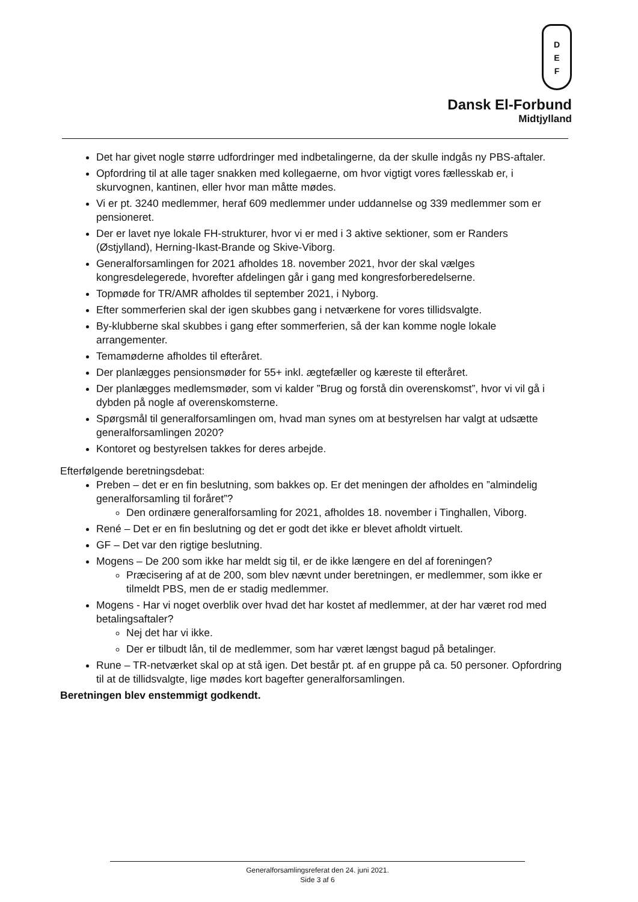D
E
F
Dansk El-Forbund
Midtjylland
Det har givet nogle større udfordringer med indbetalingerne, da der skulle indgås ny PBS-aftaler.
Opfordring til at alle tager snakken med kollegaerne, om hvor vigtigt vores fællesskab er, i skurvognen, kantinen, eller hvor man måtte mødes.
Vi er pt. 3240 medlemmer, heraf 609 medlemmer under uddannelse og 339 medlemmer som er pensioneret.
Der er lavet nye lokale FH-strukturer, hvor vi er med i 3 aktive sektioner, som er Randers (Østjylland), Herning-Ikast-Brande og Skive-Viborg.
Generalforsamlingen for 2021 afholdes 18. november 2021, hvor der skal vælges kongresdelegerede, hvorefter afdelingen går i gang med kongresforberedelserne.
Topmøde for TR/AMR afholdes til september 2021, i Nyborg.
Efter sommerferien skal der igen skubbes gang i netværkene for vores tillidsvalgte.
By-klubberne skal skubbes i gang efter sommerferien, så der kan komme nogle lokale arrangementer.
Temamøderne afholdes til efteråret.
Der planlægges pensionsmøder for 55+ inkl. ægtefæller og kæreste til efteråret.
Der planlægges medlemsmøder, som vi kalder ”Brug og forstå din overenskomst”, hvor vi vil gå i dybden på nogle af overenskomsterne.
Spørgsmål til generalforsamlingen om, hvad man synes om at bestyrelsen har valgt at udsætte generalforsamlingen 2020?
Kontoret og bestyrelsen takkes for deres arbejde.
Efterfølgende beretningsdebat:
Preben – det er en fin beslutning, som bakkes op. Er det meningen der afholdes en ”almindelig generalforsamling til foråret”?
Den ordinære generalforsamling for 2021, afholdes 18. november i Tinghallen, Viborg.
René – Det er en fin beslutning og det er godt det ikke er blevet afholdt virtuelt.
GF – Det var den rigtige beslutning.
Mogens – De 200 som ikke har meldt sig til, er de ikke længere en del af foreningen?
Præcisering af at de 200, som blev nævnt under beretningen, er medlemmer, som ikke er tilmeldt PBS, men de er stadig medlemmer.
Mogens - Har vi noget overblik over hvad det har kostet af medlemmer, at der har været rod med betalingsaftaler?
Nej det har vi ikke.
Der er tilbudt lån, til de medlemmer, som har været længst bagud på betalinger.
Rune – TR-netværket skal op at stå igen. Det består pt. af en gruppe på ca. 50 personer. Opfordring til at de tillidsvalgte, lige mødes kort bagefter generalforsamlingen.
Beretningen blev enstemmigt godkendt.
Generalforsamlingsreferat den 24. juni 2021.
Side 3 af 6